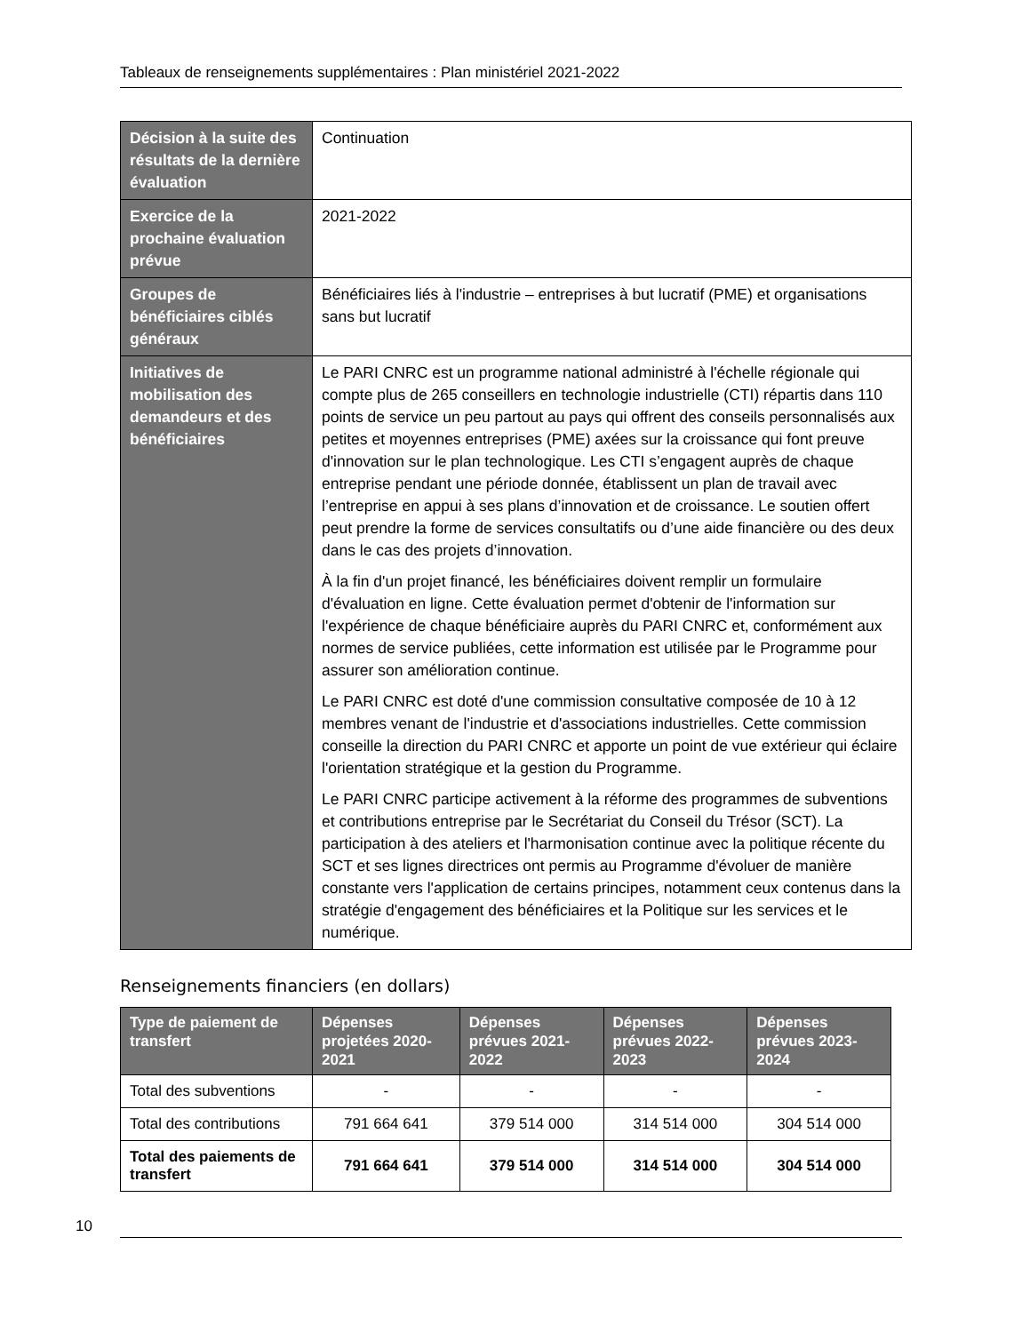Tableaux de renseignements supplémentaires : Plan ministériel 2021-2022
| Décision à la suite des résultats de la dernière évaluation | Continuation |
| Exercice de la prochaine évaluation prévue | 2021-2022 |
| Groupes de bénéficiaires ciblés généraux | Bénéficiaires liés à l'industrie – entreprises à but lucratif (PME) et organisations sans but lucratif |
| Initiatives de mobilisation des demandeurs et des bénéficiaires | Le PARI CNRC est un programme national administré à l'échelle régionale qui compte plus de 265 conseillers en technologie industrielle (CTI) répartis dans 110 points de service un peu partout au pays qui offrent des conseils personnalisés aux petites et moyennes entreprises (PME) axées sur la croissance qui font preuve d'innovation sur le plan technologique. Les CTI s’engagent auprès de chaque entreprise pendant une période donnée, établissent un plan de travail avec l’entreprise en appui à ses plans d’innovation et de croissance. Le soutien offert peut prendre la forme de services consultatifs ou d’une aide financière ou des deux dans le cas des projets d’innovation. À la fin d'un projet financé, les bénéficiaires doivent remplir un formulaire d'évaluation en ligne. Cette évaluation permet d'obtenir de l'information sur l'expérience de chaque bénéficiaire auprès du PARI CNRC et, conformément aux normes de service publiées, cette information est utilisée par le Programme pour assurer son amélioration continue. Le PARI CNRC est doté d'une commission consultative composée de 10 à 12 membres venant de l'industrie et d'associations industrielles. Cette commission conseille la direction du PARI CNRC et apporte un point de vue extérieur qui éclaire l'orientation stratégique et la gestion du Programme. Le PARI CNRC participe activement à la réforme des programmes de subventions et contributions entreprise par le Secrétariat du Conseil du Trésor (SCT). La participation à des ateliers et l'harmonisation continue avec la politique récente du SCT et ses lignes directrices ont permis au Programme d'évoluer de manière constante vers l'application de certains principes, notamment ceux contenus dans la stratégie d'engagement des bénéficiaires et la Politique sur les services et le numérique. |
Renseignements financiers (en dollars)
| Type de paiement de transfert | Dépenses projetées 2020-2021 | Dépenses prévues 2021-2022 | Dépenses prévues 2022-2023 | Dépenses prévues 2023-2024 |
| --- | --- | --- | --- | --- |
| Total des subventions | - | - | - | - |
| Total des contributions | 791 664 641 | 379 514 000 | 314 514 000 | 304 514 000 |
| Total des paiements de transfert | 791 664 641 | 379 514 000 | 314 514 000 | 304 514 000 |
10